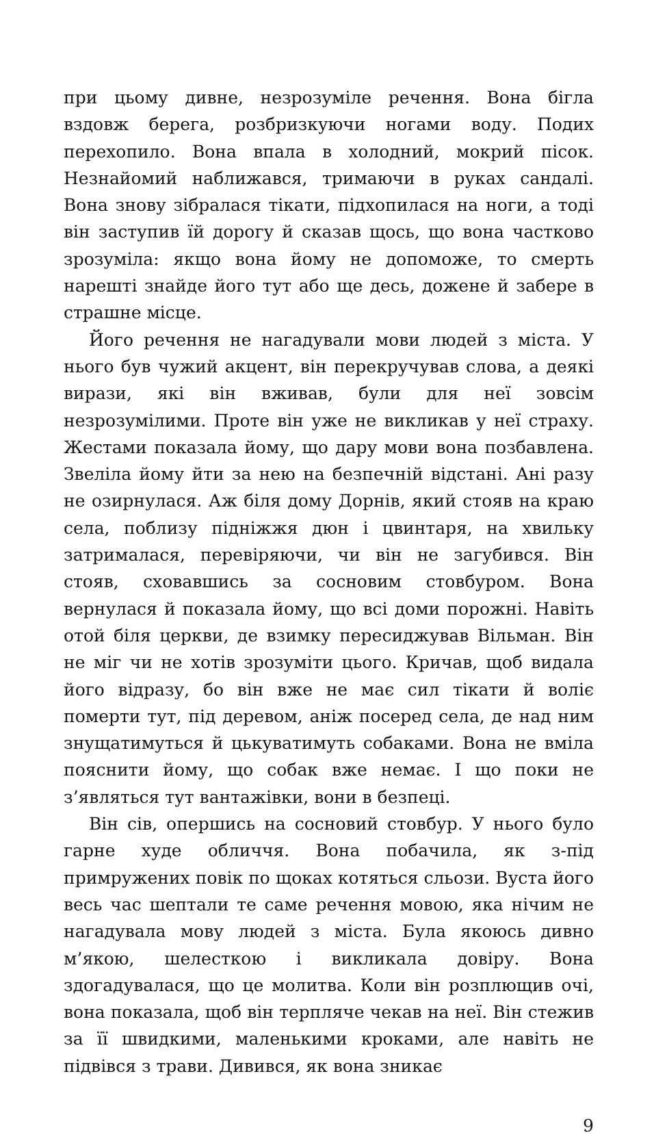при цьому дивне, незрозуміле речення. Вона бігла вздовж берега, розбризкуючи ногами воду. Подих перехопило. Вона впала в холодний, мокрий пісок. Незнайомий наближався, тримаючи в руках сандалі. Вона знову зібралася тікати, підхопилася на ноги, а тоді він заступив їй дорогу й сказав щось, що вона частково зрозуміла: якщо вона йому не допоможе, то смерть нарешті знайде його тут або ще десь, дожене й забере в страшне місце.
Його речення не нагадували мови людей з міста. У нього був чужий акцент, він перекручував слова, а деякі вирази, які він вживав, були для неї зовсім незрозумілими. Проте він уже не викликав у неї страху. Жестами показала йому, що дару мови вона позбавлена. Звеліла йому йти за нею на безпечній відстані. Ані разу не озирнулася. Аж біля дому Дорнів, який стояв на краю села, поблизу підніжжя дюн і цвинтаря, на хвильку затрималася, перевіряючи, чи він не загубився. Він стояв, сховавшись за сосновим стовбуром. Вона вернулася й показала йому, що всі доми порожні. Навіть отой біля церкви, де взимку пересиджував Вільман. Він не міг чи не хотів зрозуміти цього. Кричав, щоб видала його відразу, бо він вже не має сил тікати й воліє померти тут, під деревом, аніж посеред села, де над ним знущатимуться й цькуватимуть собаками. Вона не вміла пояснити йому, що собак вже немає. І що поки не з’являться тут вантажівки, вони в безпеці.
Він сів, опершись на сосновий стовбур. У нього було гарне худе обличчя. Вона побачила, як з-під примружених повік по щоках котяться сльози. Вуста його весь час шептали те саме речення мовою, яка нічим не нагадувала мову людей з міста. Була якоюсь дивно м’якою, шелесткою і викликала довіру. Вона здогадувалася, що це молитва. Коли він розплющив очі, вона показала, щоб він терпляче чекав на неї. Він стежив за її швидкими, маленькими кроками, але навіть не підвівся з трави. Дивився, як вона зникає
9